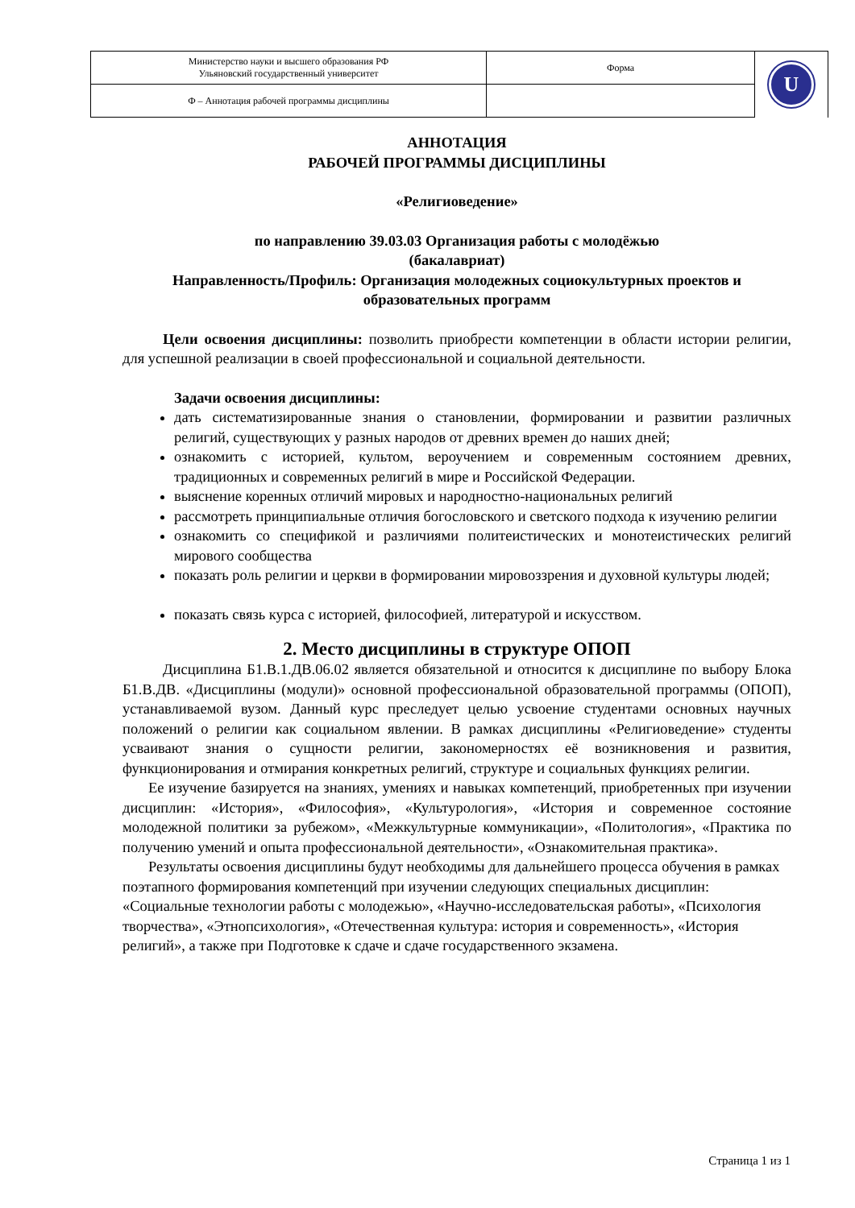| Министерство науки и высшего образования РФ Ульяновский государственный университет | Форма | U |
| Ф – Аннотация рабочей программы дисциплины | | |
АННОТАЦИЯ
РАБОЧЕЙ ПРОГРАММЫ ДИСЦИПЛИНЫ
«Религиоведение»
по направлению 39.03.03 Организация работы с молодёжью
(бакалавриат)
Направленность/Профиль: Организация молодежных социокультурных проектов и образовательных программ
Цели освоения дисциплины: позволить приобрести компетенции в области истории религии, для успешной реализации в своей профессиональной и социальной деятельности.
Задачи освоения дисциплины:
дать систематизированные знания о становлении, формировании и развитии различных религий, существующих у разных народов от древних времен до наших дней;
ознакомить с историей, культом, вероучением и современным состоянием древних, традиционных и современных религий в мире и Российской Федерации.
выяснение коренных отличий мировых и народностно-национальных религий
рассмотреть принципиальные отличия богословского и светского подхода к изучению религии
ознакомить со спецификой и различиями политеистических и монотеистических религий мирового сообщества
показать роль религии и церкви в формировании мировоззрения и духовной культуры людей;
показать связь курса с историей, философией, литературой и искусством.
2. Место дисциплины в структуре ОПОП
Дисциплина Б1.В.1.ДВ.06.02 является обязательной и относится к дисциплине по выбору Блока Б1.В.ДВ. «Дисциплины (модули)» основной профессиональной образовательной программы (ОПОП), устанавливаемой вузом. Данный курс преследует целью усвоение студентами основных научных положений о религии как социальном явлении. В рамках дисциплины «Религиоведение» студенты усваивают знания о сущности религии, закономерностях её возникновения и развития, функционирования и отмирания конкретных религий, структуре и социальных функциях религии.
Ее изучение базируется на знаниях, умениях и навыках компетенций, приобретенных при изучении дисциплин: «История», «Философия», «Культурология», «История и современное состояние молодежной политики за рубежом», «Межкультурные коммуникации», «Политология», «Практика по получению умений и опыта профессиональной деятельности», «Ознакомительная практика».
Результаты освоения дисциплины будут необходимы для дальнейшего процесса обучения в рамках поэтапного формирования компетенций при изучении следующих специальных дисциплин: «Социальные технологии работы с молодежью», «Научно-исследовательская работы», «Психология творчества», «Этнопсихология», «Отечественная культура: история и современность», «История религий», а также при Подготовке к сдаче и сдаче государственного экзамена.
Страница 1 из 1